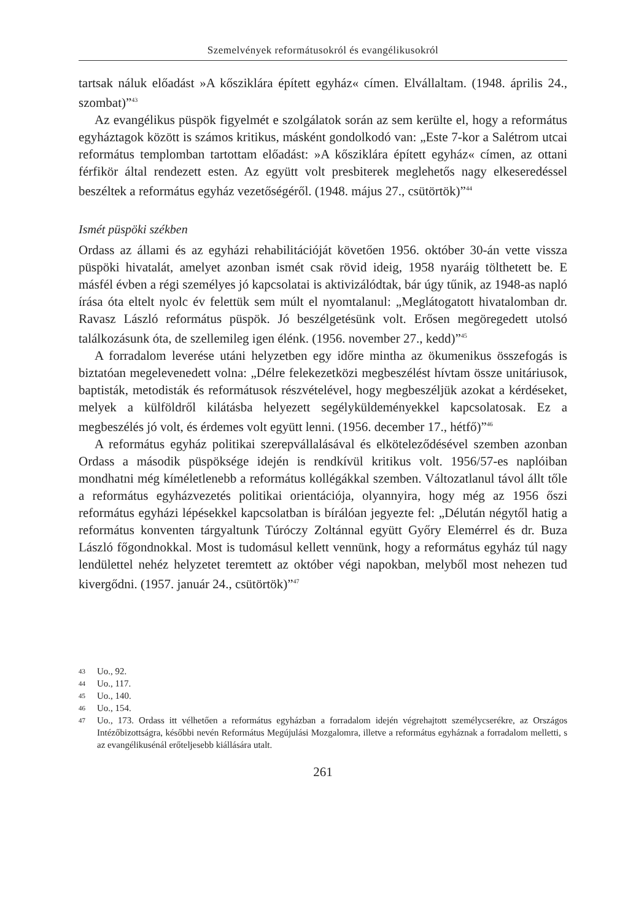Szemelvények reformátusokról és evangélikusokról
tartsak náluk előadást »A kősziklára épített egyház« címen. Elvállaltam. (1948. április 24., szombat)”<sup>43</sup>
Az evangélikus püspök figyelmét e szolgálatok során az sem kerülte el, hogy a református egyháztagok között is számos kritikus, másként gondolkodó van: „Este 7-kor a Salétrom utcai református templomban tartottam előadást: »A kősziklára épített egyház« címen, az ottani férfikör által rendezett esten. Az együtt volt presbiterek meglehetős nagy elkeseredéssel beszéltek a református egyház vezetőségéről. (1948. május 27., csütörtök)”<sup>44</sup>
Ismét püspöki székben
Ordass az állami és az egyházi rehabilitációját követően 1956. október 30-án vette vissza püspöki hivatalát, amelyet azonban ismét csak rövid ideig, 1958 nyaráig tölthetett be. E másfél évben a régi személyes jó kapcsolatai is aktivizálódtak, bár úgy tűnik, az 1948-as napló írása óta eltelt nyolc év felettük sem múlt el nyomtalanul: „Meglátogatott hivatalomban dr. Ravasz László református püspök. Jó beszélgetésünk volt. Erősen megöregedett utolsó találkozásunk óta, de szellemileg igen élénk. (1956. november 27., kedd)”<sup>45</sup>
A forradalom leverése utáni helyzetben egy időre mintha az ökumenikus összefogás is biztatóan megelevenedett volna: „Délre felekezetközi megbeszélést hívtam össze unitáriusok, baptisták, metodisták és reformátusok részvételével, hogy megbeszéljük azokat a kérdéseket, melyek a külföldről kilátásba helyezett segélyküldeményekkel kapcsolatosak. Ez a megbeszélés jó volt, és érdemes volt együtt lenni. (1956. december 17., hétfő)”<sup>46</sup>
A református egyház politikai szerepvállalásával és elköteleződésével szemben azonban Ordass a második püspöksége idején is rendkívül kritikus volt. 1956/57-es naplóiban mondhatni még kíméletlenebb a református kollégákkal szemben. Változatlanul távol állt tőle a református egyházvezetés politikai orientációja, olyannyira, hogy még az 1956 őszi református egyházi lépésekkel kapcsolatban is bírálóan jegyezte fel: „Délután négytől hatig a református konventen tárgyaltunk Túróczy Zoltánnal együtt Győry Elemérrel és dr. Buza László főgondnokkal. Most is tudomásul kellett vennünk, hogy a református egyház túl nagy lendülettel nehéz helyzetet teremtett az október végi napokban, melyből most nehezen tud kivergődni. (1957. január 24., csütörtök)”<sup>47</sup>
43 Uo., 92.
44 Uo., 117.
45 Uo., 140.
46 Uo., 154.
47 Uo., 173. Ordass itt vélhetően a református egyházban a forradalom idején végrehajtott személycserékre, az Országos Intézőbizottságra, későbbi nevén Református Megújulási Mozgalomra, illetve a református egyháznak a forradalom melletti, s az evangélikusénál erőteljesebb kiállására utalt.
261